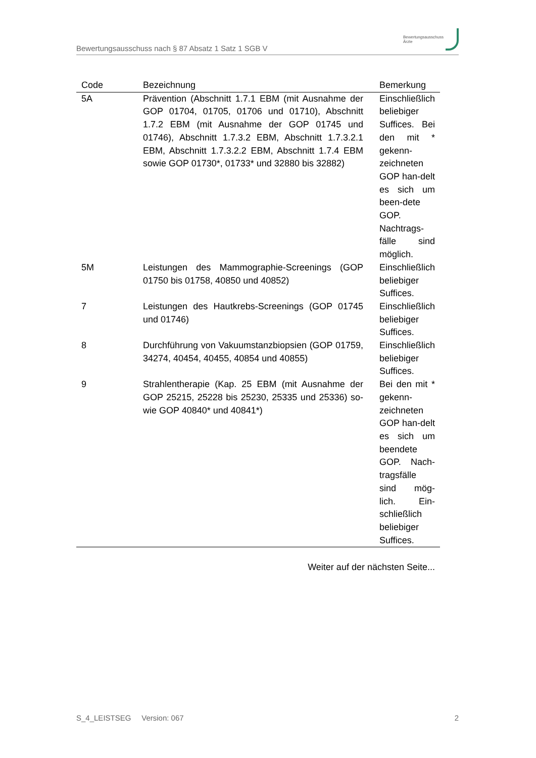Bewertungsausschuss nach § 87 Absatz 1 Satz 1 SGB V
Bewertungsausschuss
Ärzte
| Code | Bezeichnung | Bemerkung |
| --- | --- | --- |
| 5A | Prävention (Abschnitt 1.7.1 EBM (mit Ausnahme der GOP 01704, 01705, 01706 und 01710), Abschnitt 1.7.2 EBM (mit Ausnahme der GOP 01745 und 01746), Abschnitt 1.7.3.2 EBM, Abschnitt 1.7.3.2.1 EBM, Abschnitt 1.7.3.2.2 EBM, Abschnitt 1.7.4 EBM sowie GOP 01730*, 01733* und 32880 bis 32882) | Einschließlich beliebiger Suffices. Bei den mit * gekenn-zeichneten GOP han-delt es sich um been-dete GOP. Nachtrags-fälle sind möglich. |
| 5M | Leistungen des Mammographie-Screenings (GOP 01750 bis 01758, 40850 und 40852) | Einschließlich beliebiger Suffices. |
| 7 | Leistungen des Hautkrebs-Screenings (GOP 01745 und 01746) | Einschließlich beliebiger Suffices. |
| 8 | Durchführung von Vakuumstanzbiopsien (GOP 01759, 34274, 40454, 40455, 40854 und 40855) | Einschließlich beliebiger Suffices. |
| 9 | Strahlentherapie (Kap. 25 EBM (mit Ausnahme der GOP 25215, 25228 bis 25230, 25335 und 25336) so-wie GOP 40840* und 40841*) | Bei den mit * gekenn-zeichneten GOP han-delt es sich um beendete GOP. Nach-tragsfälle sind mög-lich. Ein-schließlich beliebiger Suffices. |
Weiter auf der nächsten Seite...
S_4_LEISTSEG Version: 067 2